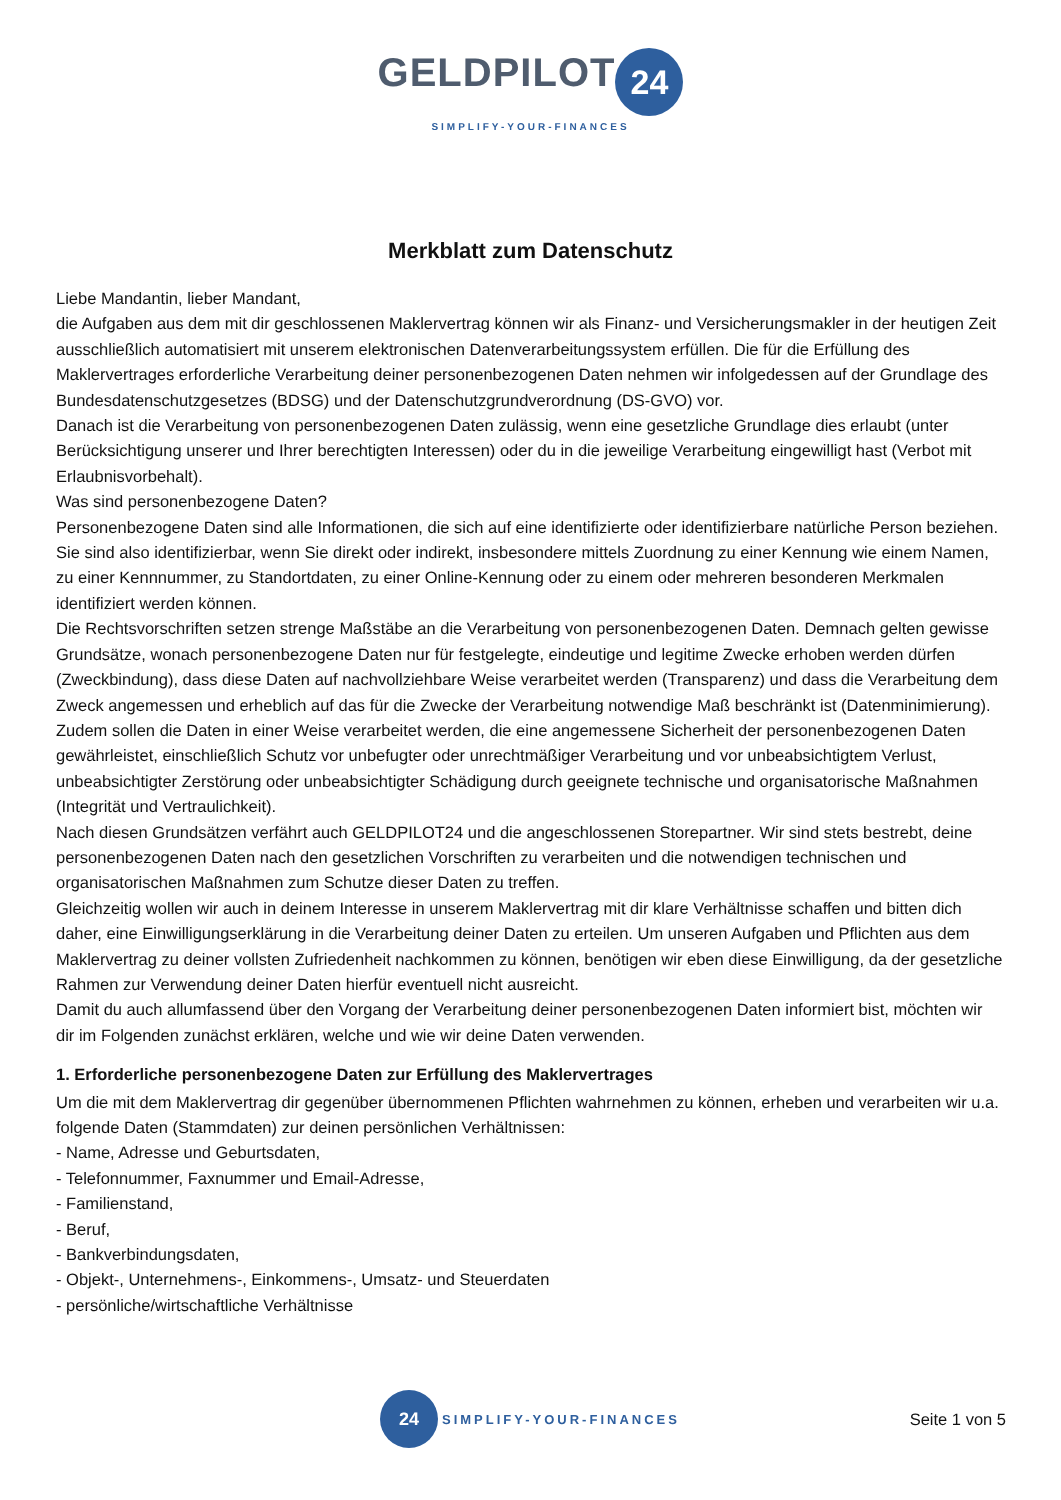GELDPILOT 24
SIMPLIFY-YOUR-FINANCES
Merkblatt zum Datenschutz
Liebe Mandantin, lieber Mandant,
die Aufgaben aus dem mit dir geschlossenen Maklervertrag können wir als Finanz- und Versicherungsmakler in der heutigen Zeit ausschließlich automatisiert mit unserem elektronischen Datenverarbeitungssystem erfüllen. Die für die Erfüllung des Maklervertrages erforderliche Verarbeitung deiner personenbezogenen Daten nehmen wir infolgedessen auf der Grundlage des Bundesdatenschutzgesetzes (BDSG) und der Datenschutzgrundverordnung (DS-GVO) vor.
Danach ist die Verarbeitung von personenbezogenen Daten zulässig, wenn eine gesetzliche Grundlage dies erlaubt (unter Berücksichtigung unserer und Ihrer berechtigten Interessen) oder du in die jeweilige Verarbeitung eingewilligt hast (Verbot mit Erlaubnisvorbehalt).
Was sind personenbezogene Daten?
Personenbezogene Daten sind alle Informationen, die sich auf eine identifizierte oder identifizierbare natürliche Person beziehen. Sie sind also identifizierbar, wenn Sie direkt oder indirekt, insbesondere mittels Zuordnung zu einer Kennung wie einem Namen, zu einer Kennnummer, zu Standortdaten, zu einer Online-Kennung oder zu einem oder mehreren besonderen Merkmalen identifiziert werden können.
Die Rechtsvorschriften setzen strenge Maßstäbe an die Verarbeitung von personenbezogenen Daten. Demnach gelten gewisse Grundsätze, wonach personenbezogene Daten nur für festgelegte, eindeutige und legitime Zwecke erhoben werden dürfen (Zweckbindung), dass diese Daten auf nachvollziehbare Weise verarbeitet werden (Transparenz) und dass die Verarbeitung dem Zweck angemessen und erheblich auf das für die Zwecke der Verarbeitung notwendige Maß beschränkt ist (Datenminimierung). Zudem sollen die Daten in einer Weise verarbeitet werden, die eine angemessene Sicherheit der personenbezogenen Daten gewährleistet, einschließlich Schutz vor unbefugter oder unrechtmäßiger Verarbeitung und vor unbeabsichtigtem Verlust, unbeabsichtigter Zerstörung oder unbeabsichtigter Schädigung durch geeignete technische und organisatorische Maßnahmen (Integrität und Vertraulichkeit).
Nach diesen Grundsätzen verfährt auch GELDPILOT24 und die angeschlossenen Storepartner. Wir sind stets bestrebt, deine personenbezogenen Daten nach den gesetzlichen Vorschriften zu verarbeiten und die notwendigen technischen und organisatorischen Maßnahmen zum Schutze dieser Daten zu treffen.
Gleichzeitig wollen wir auch in deinem Interesse in unserem Maklervertrag mit dir klare Verhältnisse schaffen und bitten dich daher, eine Einwilligungserklärung in die Verarbeitung deiner Daten zu erteilen. Um unseren Aufgaben und Pflichten aus dem Maklervertrag zu deiner vollsten Zufriedenheit nachkommen zu können, benötigen wir eben diese Einwilligung, da der gesetzliche Rahmen zur Verwendung deiner Daten hierfür eventuell nicht ausreicht.
Damit du auch allumfassend über den Vorgang der Verarbeitung deiner personenbezogenen Daten informiert bist, möchten wir dir im Folgenden zunächst erklären, welche und wie wir deine Daten verwenden.
1. Erforderliche personenbezogene Daten zur Erfüllung des Maklervertrages
Um die mit dem Maklervertrag dir gegenüber übernommenen Pflichten wahrnehmen zu können, erheben und verarbeiten wir u.a. folgende Daten (Stammdaten) zur deinen persönlichen Verhältnissen:
- Name, Adresse und Geburtsdaten,
- Telefonnummer, Faxnummer und Email-Adresse,
- Familienstand,
- Beruf,
- Bankverbindungsdaten,
- Objekt-, Unternehmens-, Einkommens-, Umsatz- und Steuerdaten
- persönliche/wirtschaftliche Verhältnisse
24 SIMPLIFY-YOUR-FINANCES
Seite 1 von 5